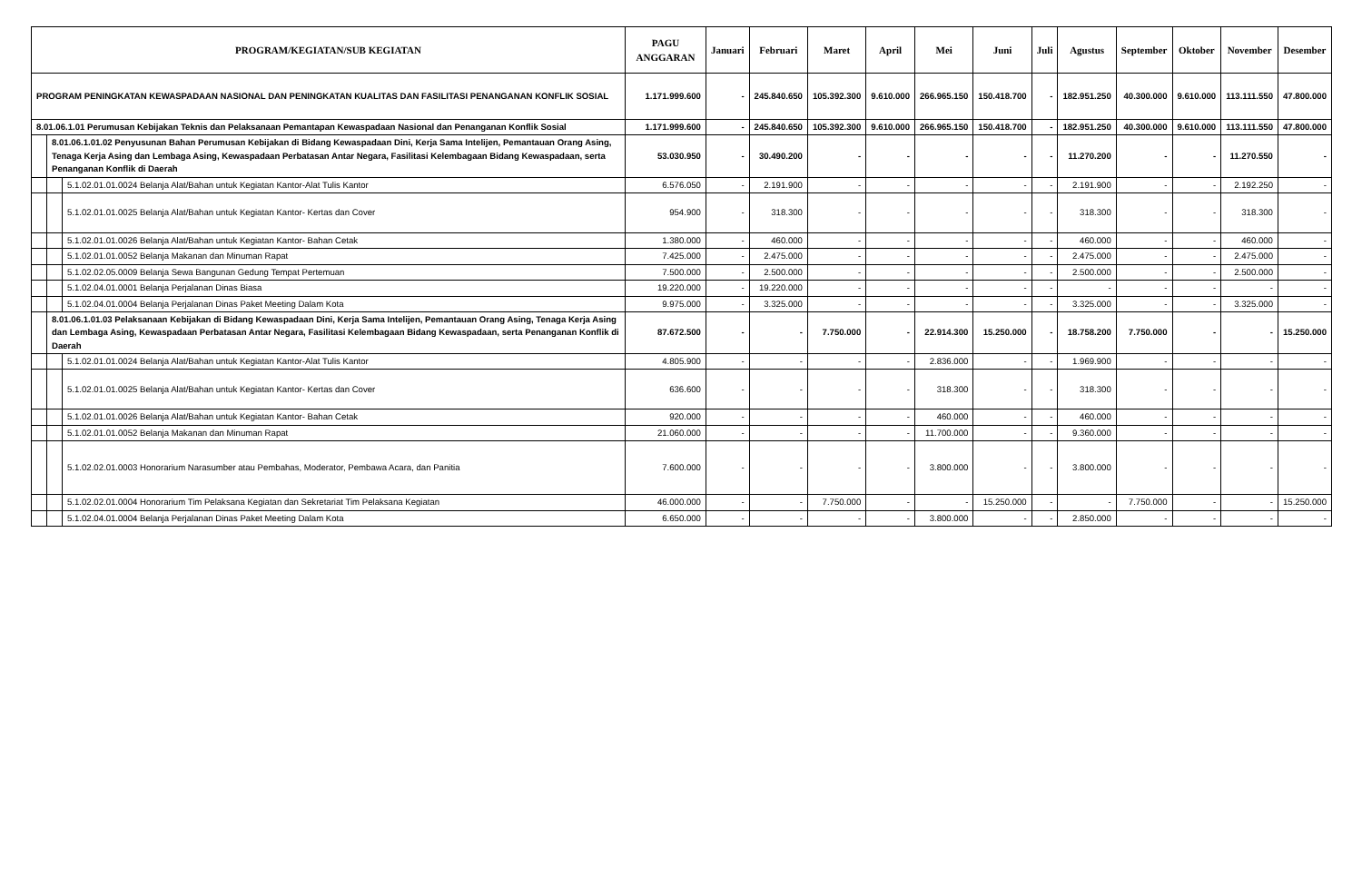| PROGRAM/KEGIATAN/SUB KEGIATAN | | | PAGU ANGGARAN | Januari | Februari | Maret | April | Mei | Juni | Juli | Agustus | September | Oktober | November | Desember |
| --- | --- | --- | --- | --- | --- | --- | --- | --- | --- | --- | --- | --- | --- | --- | --- |
| PROGRAM PENINGKATAN KEWASPADAAN NASIONAL DAN PENINGKATAN KUALITAS DAN FASILITASI PENANGANAN KONFLIK SOSIAL | | | 1.171.999.600 | - | 245.840.650 | 105.392.300 | 9.610.000 | 266.965.150 | 150.418.700 | - | 182.951.250 | 40.300.000 | 9.610.000 | 113.111.550 | 47.800.000 |
| 8.01.06.1.01 Perumusan Kebijakan Teknis dan Pelaksanaan Pemantapan Kewaspadaan Nasional dan Penanganan Konflik Sosial | | | 1.171.999.600 | - | 245.840.650 | 105.392.300 | 9.610.000 | 266.965.150 | 150.418.700 | - | 182.951.250 | 40.300.000 | 9.610.000 | 113.111.550 | 47.800.000 |
| | 8.01.06.1.01.02 Penyusunan Bahan Perumusan Kebijakan di Bidang Kewaspadaan Dini, Kerja Sama Intelijen, Pemantauan Orang Asing, Tenaga Kerja Asing dan Lembaga Asing, Kewaspadaan Perbatasan Antar Negara, Fasilitasi Kelembagaan Bidang Kewaspadaan, serta Penanganan Konflik di Daerah | | 53.030.950 | - | 30.490.200 | - | - | - | - | - | 11.270.200 | - | - | 11.270.550 | - |
| | | 5.1.02.01.01.0024 Belanja Alat/Bahan untuk Kegiatan Kantor-Alat Tulis Kantor | 6.576.050 | - | 2.191.900 | - | - | - | - | - | 2.191.900 | - | - | 2.192.250 | - |
| | | 5.1.02.01.01.0025 Belanja Alat/Bahan untuk Kegiatan Kantor- Kertas dan Cover | 954.900 | - | 318.300 | - | - | - | - | - | 318.300 | - | - | 318.300 | - |
| | | 5.1.02.01.01.0026 Belanja Alat/Bahan untuk Kegiatan Kantor- Bahan Cetak | 1.380.000 | - | 460.000 | - | - | - | - | - | 460.000 | - | - | 460.000 | - |
| | | 5.1.02.01.01.0052 Belanja Makanan dan Minuman Rapat | 7.425.000 | - | 2.475.000 | - | - | - | - | - | 2.475.000 | - | - | 2.475.000 | - |
| | | 5.1.02.02.05.0009 Belanja Sewa Bangunan Gedung Tempat Pertemuan | 7.500.000 | - | 2.500.000 | - | - | - | - | - | 2.500.000 | - | - | 2.500.000 | - |
| | | 5.1.02.04.01.0001 Belanja Perjalanan Dinas Biasa | 19.220.000 | - | 19.220.000 | - | - | - | - | - | - | - | - | - | - |
| | | 5.1.02.04.01.0004 Belanja Perjalanan Dinas Paket Meeting Dalam Kota | 9.975.000 | - | 3.325.000 | - | - | - | - | - | 3.325.000 | - | - | 3.325.000 | - |
| | 8.01.06.1.01.03 Pelaksanaan Kebijakan di Bidang Kewaspadaan Dini, Kerja Sama Intelijen, Pemantauan Orang Asing, Tenaga Kerja Asing dan Lembaga Asing, Kewaspadaan Perbatasan Antar Negara, Fasilitasi Kelembagaan Bidang Kewaspadaan, serta Penanganan Konflik di Daerah | | 87.672.500 | - | - | 7.750.000 | - | 22.914.300 | 15.250.000 | - | 18.758.200 | 7.750.000 | - | - | 15.250.000 |
| | | 5.1.02.01.01.0024 Belanja Alat/Bahan untuk Kegiatan Kantor-Alat Tulis Kantor | 4.805.900 | - | - | - | - | 2.836.000 | - | - | 1.969.900 | - | - | - | - |
| | | 5.1.02.01.01.0025 Belanja Alat/Bahan untuk Kegiatan Kantor- Kertas dan Cover | 636.600 | - | - | - | - | 318.300 | - | - | 318.300 | - | - | - | - |
| | | 5.1.02.01.01.0026 Belanja Alat/Bahan untuk Kegiatan Kantor- Bahan Cetak | 920.000 | - | - | - | - | 460.000 | - | - | 460.000 | - | - | - | - |
| | | 5.1.02.01.01.0052 Belanja Makanan dan Minuman Rapat | 21.060.000 | - | - | - | - | 11.700.000 | - | - | 9.360.000 | - | - | - | - |
| | | 5.1.02.02.01.0003 Honorarium Narasumber atau Pembahas, Moderator, Pembawa Acara, dan Panitia | 7.600.000 | - | - | - | - | 3.800.000 | - | - | 3.800.000 | - | - | - | - |
| | | 5.1.02.02.01.0004 Honorarium Tim Pelaksana Kegiatan dan Sekretariat Tim Pelaksana Kegiatan | 46.000.000 | - | - | 7.750.000 | - | - | 15.250.000 | - | - | 7.750.000 | - | - | 15.250.000 |
| | | 5.1.02.04.01.0004 Belanja Perjalanan Dinas Paket Meeting Dalam Kota | 6.650.000 | - | - | - | - | 3.800.000 | - | - | 2.850.000 | - | - | - | - |